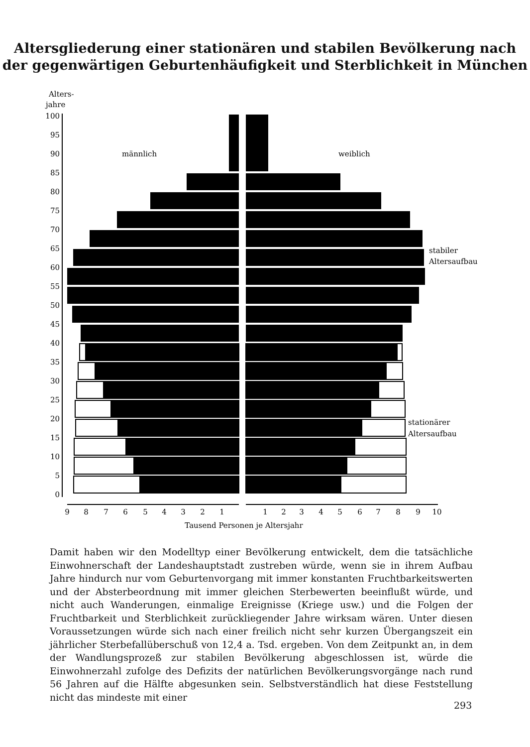Altersgliederung einer stationären und stabilen Bevölkerung nach
der gegenwärtigen Geburtenhäufigkeit und Sterblichkeit in München
Alters-
jahre
100
95
90
85
80
75
70
65
60
55
50
45
40
35
30
25
20
15
10
5
0
männlich
weiblich
9
8
7
6
5
4
3
2
1
1
2
3
4
5
6
7
8
9
10
Tausend Personen je Altersjahr
stabiler
Altersaufbau
stationärer
Altersaufbau
Damit haben wir den Modelltyp einer Bevölkerung entwickelt, dem die tatsächliche Einwohnerschaft der Landeshauptstadt zustreben würde, wenn sie in ihrem Aufbau Jahre hindurch nur vom Geburtenvorgang mit immer konstanten Fruchtbarkeitswerten und der Absterbeordnung mit immer gleichen Sterbewerten beeinflußt würde, und nicht auch Wanderungen, einmalige Ereignisse (Kriege usw.) und die Folgen der Fruchtbarkeit und Sterblichkeit zurückliegender Jahre wirksam wären. Unter diesen Voraussetzungen würde sich nach einer freilich nicht sehr kurzen Übergangszeit ein jährlicher Sterbefallüberschuß von 12,4 a. Tsd. ergeben. Von dem Zeitpunkt an, in dem der Wandlungsprozeß zur stabilen Bevölkerung abgeschlossen ist, würde die Einwohnerzahl zufolge des Defizits der natürlichen Bevölkerungsvorgänge nach rund 56 Jahren auf die Hälfte abgesunken sein. Selbstverständlich hat diese Feststellung nicht das mindeste mit einer
293